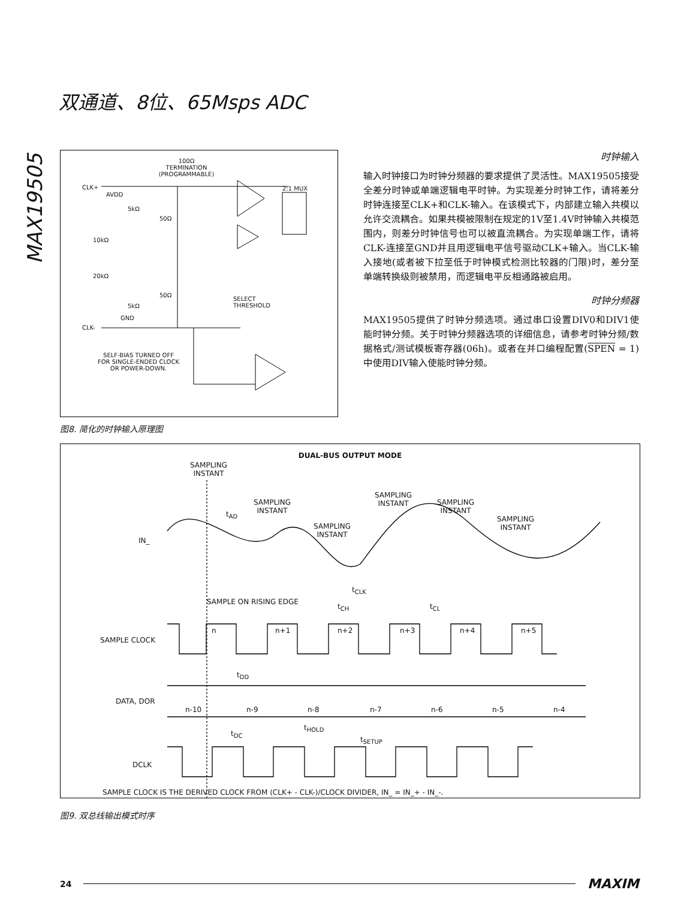双通道、8位、65Msps ADC
MAX19505
100Ω
TERMINATION
(PROGRAMMABLE)
CLK+
AVDD
5kΩ
50Ω
2:1 MUX
10kΩ
20kΩ
50Ω
SELECT
THRESHOLD
5kΩ
GND
CLK-
SELF-BIAS TURNED OFF FOR SINGLE-ENDED CLOCK OR POWER-DOWN.
图8. 简化的时钟输入原理图
时钟输入
输入时钟接口为时钟分频器的要求提供了灵活性。MAX19505接受全差分时钟或单端逻辑电平时钟。为实现差分时钟工作，请将差分时钟连接至CLK+和CLK-输入。在该模式下，内部建立输入共模以允许交流耦合。如果共模被限制在规定的1V至1.4V时钟输入共模范围内，则差分时钟信号也可以被直流耦合。为实现单端工作，请将CLK-连接至GND并且用逻辑电平信号驱动CLK+输入。当CLK-输入接地(或者被下拉至低于时钟模式检测比较器的门限)时，差分至单端转换级则被禁用，而逻辑电平反相通路被启用。
时钟分频器
MAX19505提供了时钟分频选项。通过串口设置DIV0和DIV1使能时钟分频。关于时钟分频器选项的详细信息，请参考时钟分频/数据格式/测试模板寄存器(06h)。或者在并口编程配置(SPEN = 1)中使用DIV输入使能时钟分频。
DUAL-BUS OUTPUT MODE
SAMPLING
INSTANT
t<sub>AD</sub>
SAMPLING
INSTANT
SAMPLING
INSTANT
SAMPLING
INSTANT
SAMPLING
INSTANT
SAMPLING
INSTANT
IN_
t<sub>CLK</sub>
SAMPLE ON RISING EDGE
t<sub>CH</sub> t<sub>CL</sub>
n n+1 n+2 n+3 n+4 n+5
SAMPLE CLOCK
t<sub>DD</sub>
DATA, DOR
n-10 n-9 n-8 n-7 n-6 n-5 n-4
t<sub>HOLD</sub>
t<sub>DC</sub>
t<sub>SETUP</sub>
DCLK
SAMPLE CLOCK IS THE DERIVED CLOCK FROM (CLK+ - CLK-)/CLOCK DIVIDER, IN_ = IN_+ - IN_-.
图9. 双总线输出模式时序
24
MAXIM